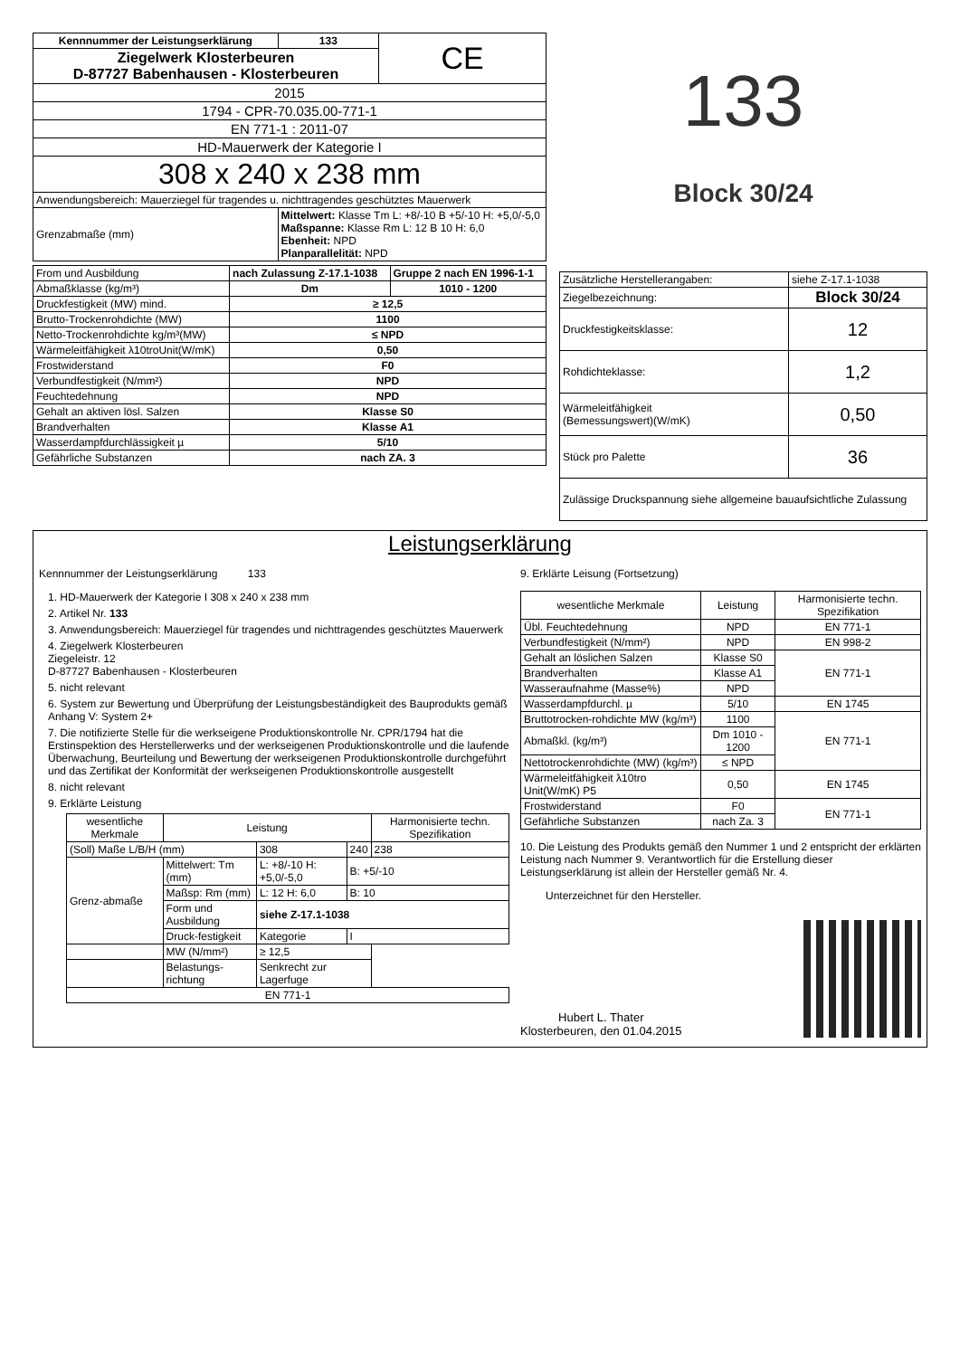| Kennnummer der Leistungserklärung | 133 | CE |
| Ziegelwerk Klosterbeuren D-87727 Babenhausen - Klosterbeuren | | |
| 2015 | | |
| 1794 - CPR-70.035.00-771-1 | | |
| EN 771-1 : 2011-07 | | |
| HD-Mauerwerk der Kategorie I | | |
| 308 x 240 x 238 mm | | |
| Anwendungsbereich: Mauerziegel für tragendes u. nichttragendes geschütztes Mauerwerk | | |
| Grenzabmaße (mm) | Mittelwert: Klasse Tm L: +8/-10 B +5/-10 H: +5,0/-5,0 Maßspanne: Klasse Rm L: 12 B 10 H: 6,0 Ebenheit: NPD Planparallelität: NPD | |
| From und Ausbildung | nach Zulassung Z-17.1-1038 | Gruppe 2 nach EN 1996-1-1 |
| Abmaßklasse (kg/m³) | Dm | 1010 - 1200 |
| Druckfestigkeit (MW) mind. | ≥ 12,5 | |
| Brutto-Trockenrohdichte (MW) | 1100 | |
| Netto-Trockenrohdichte kg/m³(MW) | ≤ NPD | |
| Wärmeleitfähigkeit λ10troUnit(W/mK) | 0,50 | |
| Frostwiderstand | F0 | |
| Verbundfestigkeit (N/mm²) | NPD | |
| Feuchtedehnung | NPD | |
| Gehalt an aktiven lösl. Salzen | Klasse S0 | |
| Brandverhalten | Klasse A1 | |
| Wasserdampfdurchlässigkeit µ | 5/10 | |
| Gefährliche Substanzen | nach ZA. 3 | |
133
Block 30/24
| Zusätzliche Herstellerangaben: | siehe Z-17.1-1038 |
| Ziegelbezeichnung: | Block 30/24 |
| Druckfestigkeitsklasse: | 12 |
| Rohdichteklasse: | 1,2 |
| Wärmeleitfähigkeit (Bemessungswert)(W/mK) | 0,50 |
| Stück pro Palette | 36 |
| Zulässige Druckspannung siehe allgemeine bauaufsichtliche Zulassung | |
Leistungserklärung
Kennnummer der Leistungserklärung 133
1. HD-Mauerwerk der Kategorie I 308 x 240 x 238 mm
2. Artikel Nr. 133
3. Anwendungsbereich: Mauerziegel für tragendes und nichttragendes geschütztes Mauerwerk
4. Ziegelwerk Klosterbeuren
Ziegeleistr. 12
D-87727 Babenhausen - Klosterbeuren
5. nicht relevant
6. System zur Bewertung und Überprüfung der Leistungsbeständigkeit des Bauprodukts gemäß Anhang V: System 2+
7. Die notifizierte Stelle für die werkseigene Produktionskontrolle Nr. CPR/1794 hat die Erstinspektion des Herstellerwerks und der werkseigenen Produktionskontrolle und die laufende Überwachung, Beurteilung und Bewertung der werkseigenen Produktionskontrolle durchgeführt und das Zertifikat der Konformität der werkseigenen Produktionskontrolle ausgestellt
8. nicht relevant
9. Erklärte Leistung
| wesentliche Merkmale | Leistung | | | Harmonisierte techn. Spezifikation |
| --- | --- | --- | --- | --- |
| (Soll) Maße L/B/H (mm) | | 308 | 240 | 238 |
| Grenz-abmaße | Mittelwert: Tm (mm) | L: +8/-10 H: +5,0/-5,0 | B: +5/-10 | |
| | Maßsp: Rm (mm) | L: 12 H: 6,0 | B: 10 | |
| | Form und Ausbildung | siehe Z-17.1-1038 | | |
| | Druck-festigkeit | Kategorie | I | |
| | MW (N/mm²) | ≥ 12,5 | | |
| | Belastungs-richtung | Senkrecht zur Lagerfuge | | |
| EN 771-1 | | | | |
9. Erklärte Leisung (Fortsetzung)
| wesentliche Merkmale | Leistung | Harmonisierte techn. Spezifikation |
| --- | --- | --- |
| Übl. Feuchtedehnung | NPD | EN 771-1 |
| Verbundfestigkeit (N/mm²) | NPD | EN 998-2 |
| Gehalt an löslichen Salzen | Klasse S0 | EN 771-1 |
| Brandverhalten | Klasse A1 | |
| Wasseraufnahme (Masse%) | NPD | |
| Wasserdampfdurchl. µ | 5/10 | EN 1745 |
| Bruttotrocken-rohdichte MW (kg/m³) | 1100 | EN 771-1 |
| Abmaßkl. (kg/m³) | Dm 1010 - 1200 | |
| Nettotrockenrohdichte (MW) (kg/m³) | ≤ NPD | |
| Wärmeleitfähigkeit λ10tro Unit(W/mK) P5 | 0,50 | EN 1745 |
| Frostwiderstand | F0 | EN 771-1 |
| Gefährliche Substanzen | nach Za. 3 | |
10. Die Leistung des Produkts gemäß den Nummer 1 und 2 entspricht der erklärten Leistung nach Nummer 9. Verantwortlich für die Erstellung dieser Leistungserklärung ist allein der Hersteller gemäß Nr. 4.
Unterzeichnet für den Hersteller.
Hubert L. Thater
Klosterbeuren, den 01.04.2015